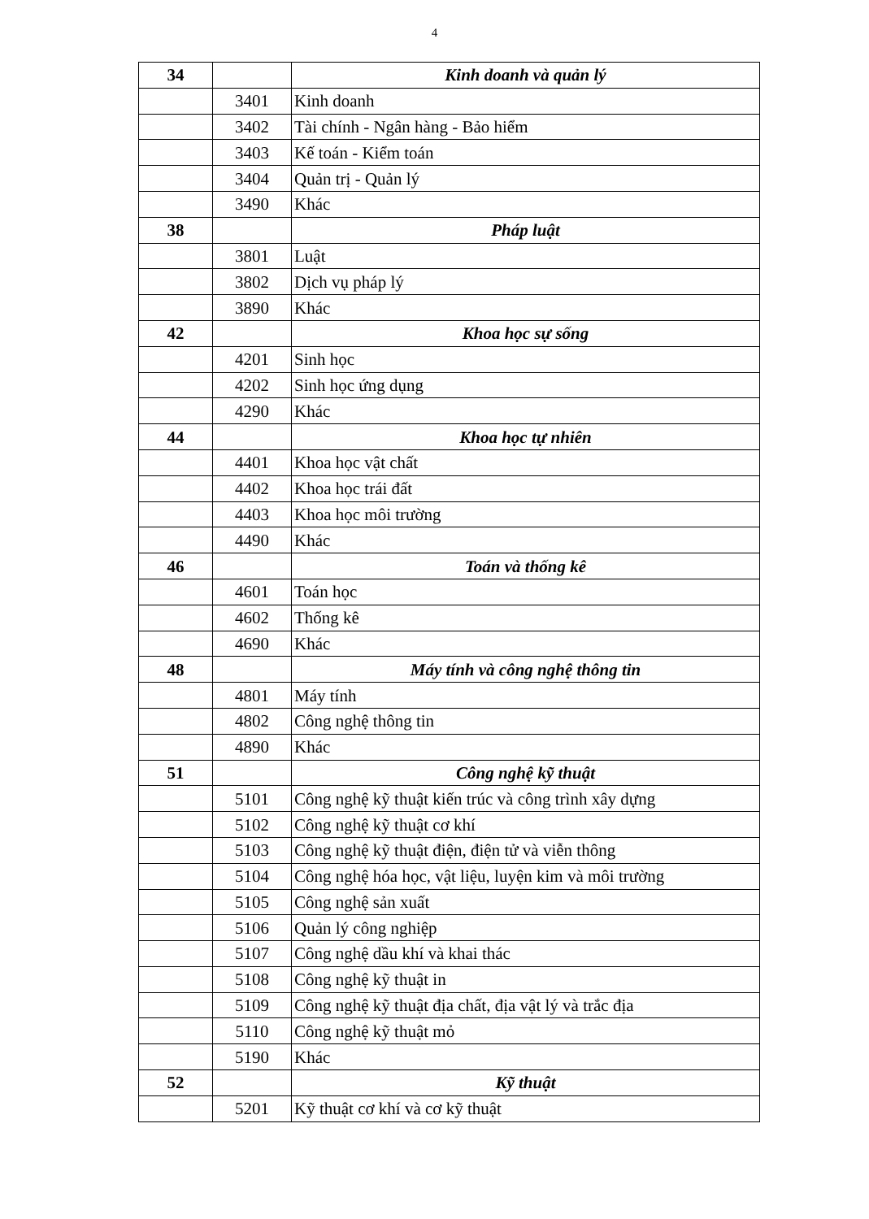4
| 34 | | Kinh doanh và quản lý |
| | 3401 | Kinh doanh |
| | 3402 | Tài chính - Ngân hàng - Bảo hiểm |
| | 3403 | Kế toán - Kiểm toán |
| | 3404 | Quản trị - Quản lý |
| | 3490 | Khác |
| 38 | | Pháp luật |
| | 3801 | Luật |
| | 3802 | Dịch vụ pháp lý |
| | 3890 | Khác |
| 42 | | Khoa học sự sống |
| | 4201 | Sinh học |
| | 4202 | Sinh học ứng dụng |
| | 4290 | Khác |
| 44 | | Khoa học tự nhiên |
| | 4401 | Khoa học vật chất |
| | 4402 | Khoa học trái đất |
| | 4403 | Khoa học môi trường |
| | 4490 | Khác |
| 46 | | Toán và thống kê |
| | 4601 | Toán học |
| | 4602 | Thống kê |
| | 4690 | Khác |
| 48 | | Máy tính và công nghệ thông tin |
| | 4801 | Máy tính |
| | 4802 | Công nghệ thông tin |
| | 4890 | Khác |
| 51 | | Công nghệ kỹ thuật |
| | 5101 | Công nghệ kỹ thuật kiến trúc và công trình xây dựng |
| | 5102 | Công nghệ kỹ thuật cơ khí |
| | 5103 | Công nghệ kỹ thuật điện, điện tử và viễn thông |
| | 5104 | Công nghệ hóa học, vật liệu, luyện kim và môi trường |
| | 5105 | Công nghệ sản xuất |
| | 5106 | Quản lý công nghiệp |
| | 5107 | Công nghệ dầu khí và khai thác |
| | 5108 | Công nghệ kỹ thuật in |
| | 5109 | Công nghệ kỹ thuật địa chất, địa vật lý và trắc địa |
| | 5110 | Công nghệ kỹ thuật mỏ |
| | 5190 | Khác |
| 52 | | Kỹ thuật |
| | 5201 | Kỹ thuật cơ khí và cơ kỹ thuật |